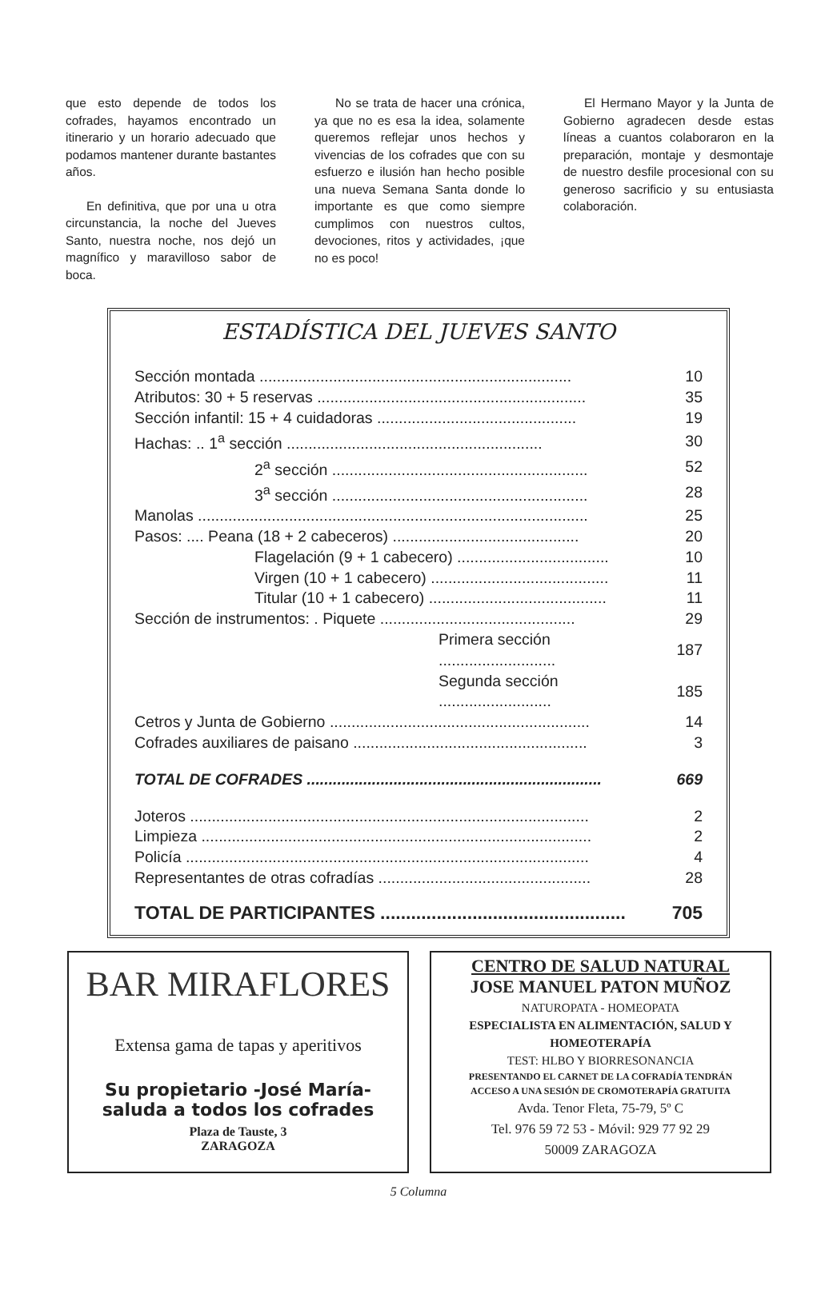que esto depende de todos los cofrades, hayamos encontrado un itinerario y un horario adecuado que podamos mantener durante bastantes años.
En definitiva, que por una u otra circunstancia, la noche del Jueves Santo, nuestra noche, nos dejó un magnífico y maravilloso sabor de boca.
No se trata de hacer una crónica, ya que no es esa la idea, solamente queremos reflejar unos hechos y vivencias de los cofrades que con su esfuerzo e ilusión han hecho posible una nueva Semana Santa donde lo importante es que como siempre cumplimos con nuestros cultos, devociones, ritos y actividades, ¡que no es poco!
El Hermano Mayor y la Junta de Gobierno agradecen desde estas líneas a cuantos colaboraron en la preparación, montaje y desmontaje de nuestro desfile procesional con su generoso sacrificio y su entusiasta colaboración.
ESTADÍSTICA DEL JUEVES SANTO
| Sección montada ........................................................................ | 10 |
| Atributos: 30 + 5 reservas .............................................................. | 35 |
| Sección infantil: 15 + 4 cuidadoras .............................................. | 19 |
| Hachas: .. 1<sup>a</sup> sección ........................................................... | 30 |
| 2<sup>a</sup> sección ........................................................... | 52 |
| 3<sup>a</sup> sección ........................................................... | 28 |
| Manolas .......................................................................................... | 25 |
| Pasos: .... Peana (18 + 2 cabeceros) ........................................... | 20 |
| Flagelación (9 + 1 cabecero) ................................... | 10 |
| Virgen (10 + 1 cabecero) ......................................... | 11 |
| Titular (10 + 1 cabecero) ......................................... | 11 |
| Sección de instrumentos: . Piquete ............................................. | 29 |
| Primera sección ........................... | 187 |
| Segunda sección .......................... | 185 |
| Cetros y Junta de Gobierno ............................................................ | 14 |
| Cofrades auxiliares de paisano ...................................................... | 3 |
| TOTAL DE COFRADES .................................................................... | 669 |
| Joteros ............................................................................................ | 2 |
| Limpieza .......................................................................................... | 2 |
| Policía ............................................................................................. | 4 |
| Representantes de otras cofradías ................................................. | 28 |
| TOTAL DE PARTICIPANTES ................................................ | 705 |
BAR MIRAFLORES
Extensa gama de tapas y aperitivos
Su propietario -José María-
saluda a todos los cofrades
Plaza de Tauste, 3
ZARAGOZA
CENTRO DE SALUD NATURAL
JOSE MANUEL PATON MUÑOZ
NATUROPATA - HOMEOPATA
ESPECIALISTA EN ALIMENTACIÓN, SALUD Y HOMEOTERAPÍA
TEST: HLBO Y BIORRESONANCIA
PRESENTANDO EL CARNET DE LA COFRADÍA TENDRÁN
ACCESO A UNA SESIÓN DE CROMOTERAPÍA GRATUITA
Avda. Tenor Fleta, 75-79, 5º C
Tel. 976 59 72 53 - Móvil: 929 77 92 29
50009 ZARAGOZA
5 Columna